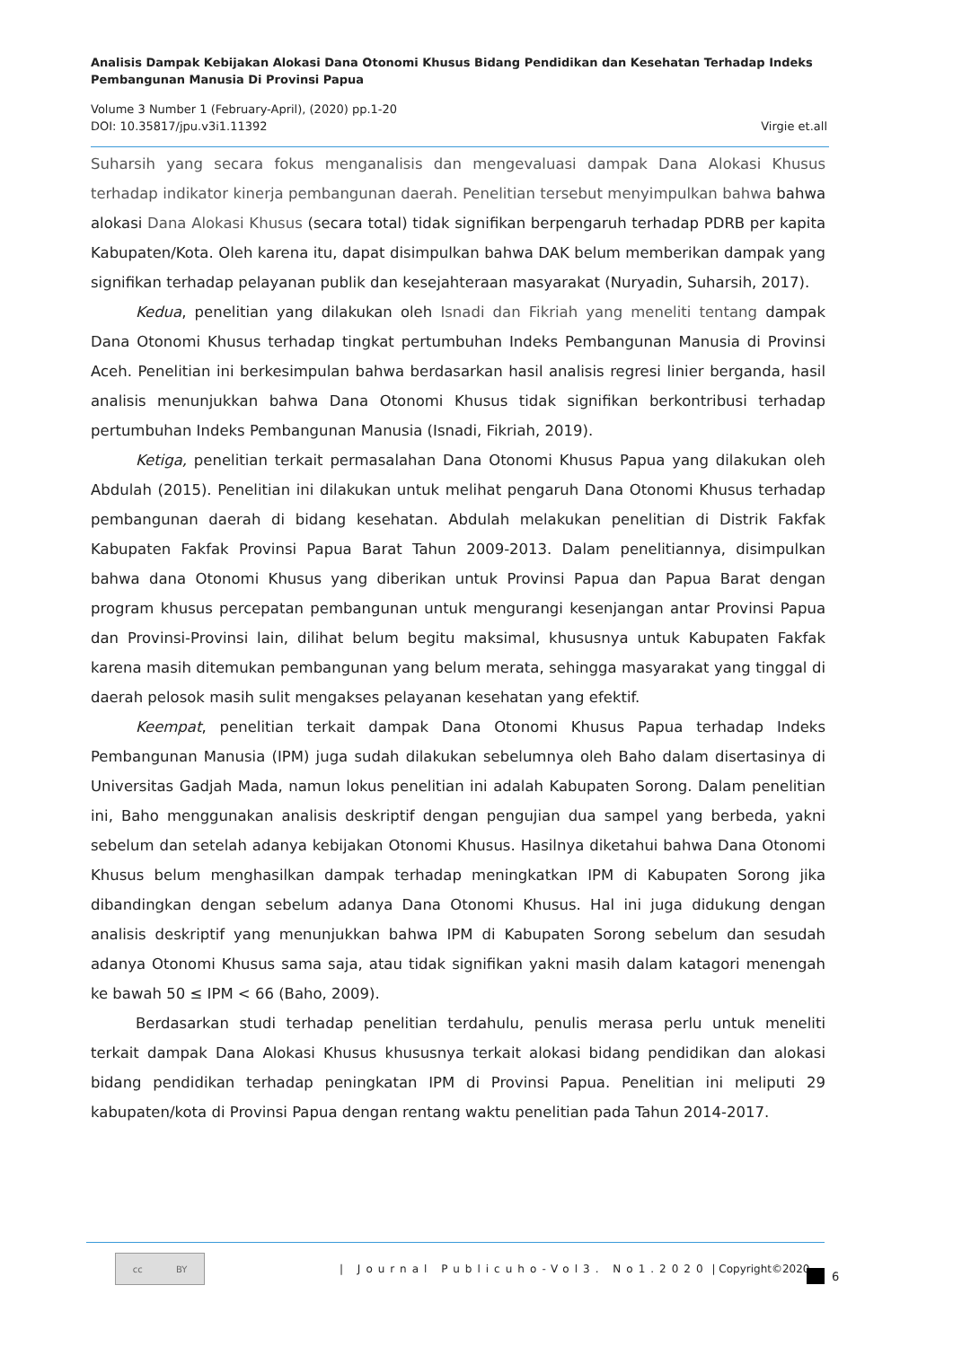Analisis Dampak Kebijakan Alokasi Dana Otonomi Khusus Bidang Pendidikan dan Kesehatan Terhadap Indeks Pembangunan Manusia Di Provinsi Papua
Volume 3 Number 1 (February-April), (2020) pp.1-20
DOI: 10.35817/jpu.v3i1.11392 Virgie et.all
Suharsih yang secara fokus menganalisis dan mengevaluasi dampak Dana Alokasi Khusus terhadap indikator kinerja pembangunan daerah. Penelitian tersebut menyimpulkan bahwa bahwa alokasi Dana Alokasi Khusus (secara total) tidak signifikan berpengaruh terhadap PDRB per kapita Kabupaten/Kota. Oleh karena itu, dapat disimpulkan bahwa DAK belum memberikan dampak yang signifikan terhadap pelayanan publik dan kesejahteraan masyarakat (Nuryadin, Suharsih, 2017).
Kedua, penelitian yang dilakukan oleh Isnadi dan Fikriah yang meneliti tentang dampak Dana Otonomi Khusus terhadap tingkat pertumbuhan Indeks Pembangunan Manusia di Provinsi Aceh. Penelitian ini berkesimpulan bahwa berdasarkan hasil analisis regresi linier berganda, hasil analisis menunjukkan bahwa Dana Otonomi Khusus tidak signifikan berkontribusi terhadap pertumbuhan Indeks Pembangunan Manusia (Isnadi, Fikriah, 2019).
Ketiga, penelitian terkait permasalahan Dana Otonomi Khusus Papua yang dilakukan oleh Abdulah (2015). Penelitian ini dilakukan untuk melihat pengaruh Dana Otonomi Khusus terhadap pembangunan daerah di bidang kesehatan. Abdulah melakukan penelitian di Distrik Fakfak Kabupaten Fakfak Provinsi Papua Barat Tahun 2009-2013. Dalam penelitiannya, disimpulkan bahwa dana Otonomi Khusus yang diberikan untuk Provinsi Papua dan Papua Barat dengan program khusus percepatan pembangunan untuk mengurangi kesenjangan antar Provinsi Papua dan Provinsi-Provinsi lain, dilihat belum begitu maksimal, khususnya untuk Kabupaten Fakfak karena masih ditemukan pembangunan yang belum merata, sehingga masyarakat yang tinggal di daerah pelosok masih sulit mengakses pelayanan kesehatan yang efektif.
Keempat, penelitian terkait dampak Dana Otonomi Khusus Papua terhadap Indeks Pembangunan Manusia (IPM) juga sudah dilakukan sebelumnya oleh Baho dalam disertasinya di Universitas Gadjah Mada, namun lokus penelitian ini adalah Kabupaten Sorong. Dalam penelitian ini, Baho menggunakan analisis deskriptif dengan pengujian dua sampel yang berbeda, yakni sebelum dan setelah adanya kebijakan Otonomi Khusus. Hasilnya diketahui bahwa Dana Otonomi Khusus belum menghasilkan dampak terhadap meningkatkan IPM di Kabupaten Sorong jika dibandingkan dengan sebelum adanya Dana Otonomi Khusus. Hal ini juga didukung dengan analisis deskriptif yang menunjukkan bahwa IPM di Kabupaten Sorong sebelum dan sesudah adanya Otonomi Khusus sama saja, atau tidak signifikan yakni masih dalam katagori menengah ke bawah 50 ≤ IPM < 66 (Baho, 2009).
Berdasarkan studi terhadap penelitian terdahulu, penulis merasa perlu untuk meneliti terkait dampak Dana Alokasi Khusus khususnya terkait alokasi bidang pendidikan dan alokasi bidang pendidikan terhadap peningkatan IPM di Provinsi Papua. Penelitian ini meliputi 29 kabupaten/kota di Provinsi Papua dengan rentang waktu penelitian pada Tahun 2014-2017.
cc BY
| Journal Publicuho-Vol3. No1.2020 | Copyright©2020
6